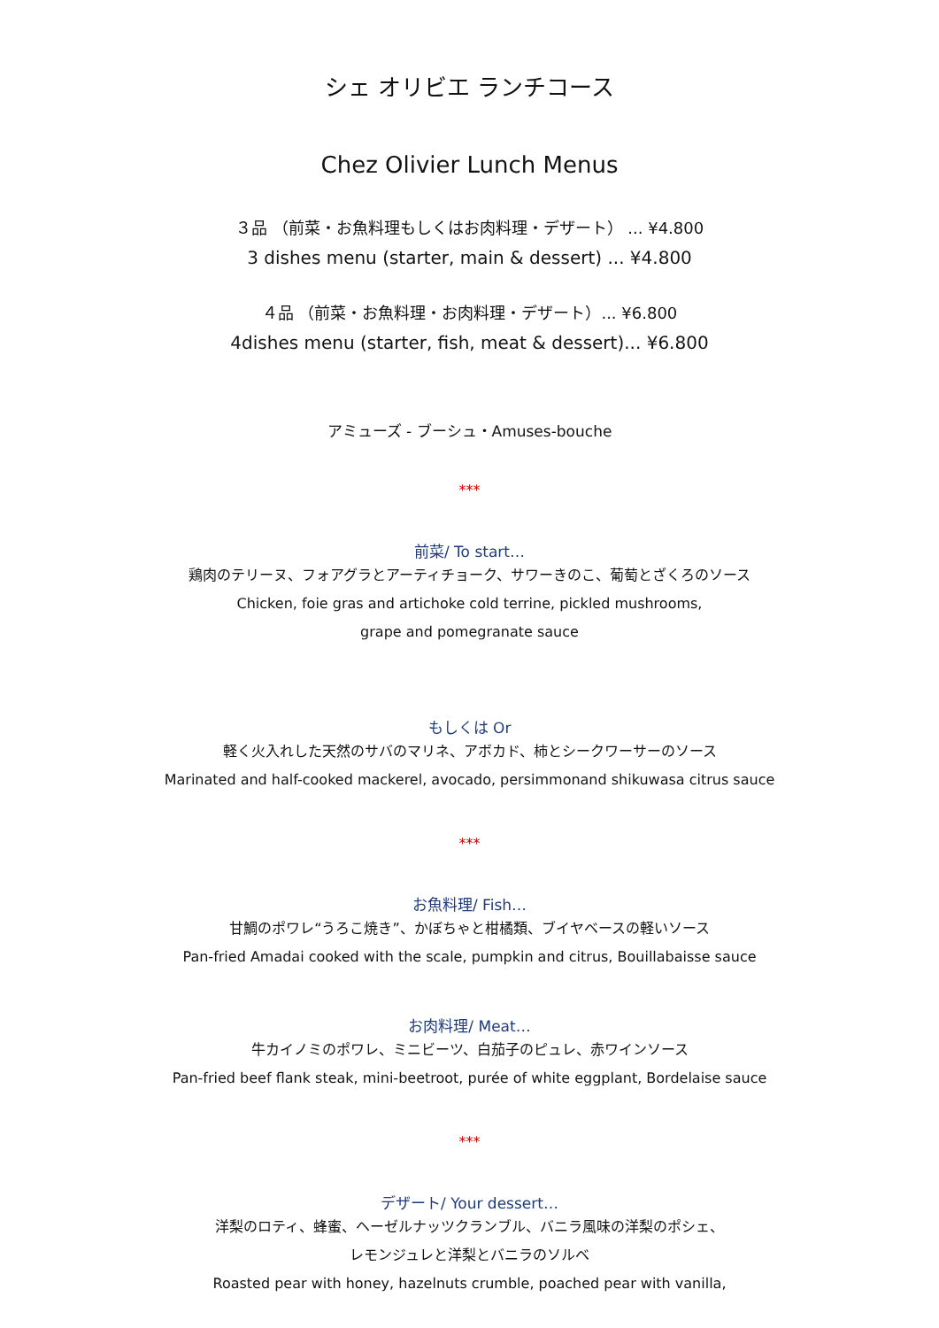シェ オリビエ ランチコース
Chez Olivier Lunch Menus
３品 （前菜・お魚料理もしくはお肉料理・デザート） ... ¥4.800
3 dishes menu (starter, main & dessert) ... ¥4.800
４品 （前菜・お魚料理・お肉料理・デザート）... ¥6.800
4dishes menu (starter, fish, meat & dessert)... ¥6.800
アミューズ - ブーシュ・Amuses-bouche
***
前菜/ To start…
鶏肉のテリーヌ、フォアグラとアーティチョーク、サワーきのこ、葡萄とざくろのソース
Chicken, foie gras and artichoke cold terrine, pickled mushrooms,
grape and pomegranate sauce
もしくは Or
軽く火入れした天然のサバのマリネ、アボカド、柿とシークワーサーのソース
Marinated and half-cooked mackerel, avocado, persimmonand shikuwasa citrus sauce
***
お魚料理/ Fish…
甘鯛のポワレ“うろこ焼き”、かぼちゃと柑橘類、ブイヤベースの軽いソース
Pan-fried Amadai cooked with the scale, pumpkin and citrus, Bouillabaisse sauce
お肉料理/ Meat…
牛カイノミのポワレ、ミニビーツ、白茄子のピュレ、赤ワインソース
Pan-fried beef flank steak, mini-beetroot, purée of white eggplant, Bordelaise sauce
***
デザート/ Your dessert…
洋梨のロティ、蜂蜜、ヘーゼルナッツクランブル、バニラ風味の洋梨のポシェ、
レモンジュレと洋梨とバニラのソルベ
Roasted pear with honey, hazelnuts crumble, poached pear with vanilla,